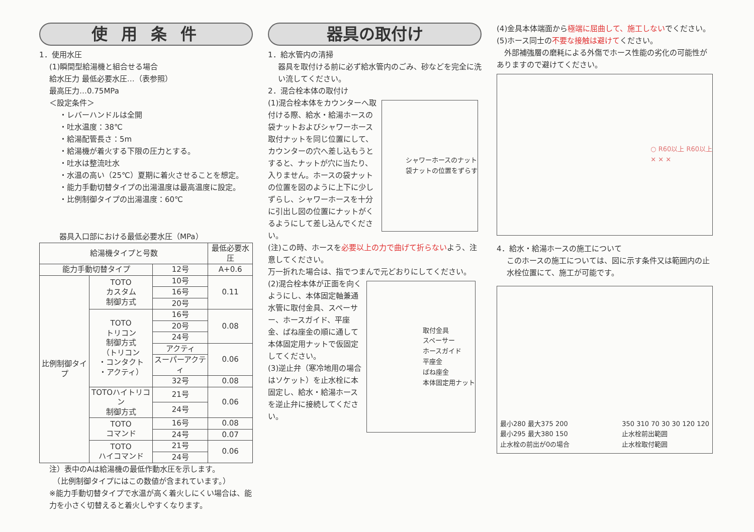使 用 条 件
1．使用水圧
(1)瞬間型給湯機と組合せる場合
給水圧力 最低必要水圧…（表参照）
最高圧力…0.75MPa
＜設定条件＞
・レバーハンドルは全開
・吐水温度：38℃
・給湯配管長さ：5m
・給湯機が着火する下限の圧力とする。
・吐水は整流吐水
・水温の高い（25℃）夏期に着火させることを想定。
・能力手動切替タイプの出湯温度は最高温度に設定。
・比例制御タイプの出湯温度：60℃
器具入口部における最低必要水圧（MPa）
| 給湯機タイプと号数 | | | 最低必要水圧 |
| --- | --- | --- | --- |
| 能力手動切替タイプ | | 12号 | A+0.6 |
| 比例制御タイプ | TOTO カスタム 制御方式 | 10号 | 0.11 |
| | | 16号 | |
| | | 20号 | |
| | TOTO トリコン 制御方式 （トリコン ・コンタクト ・アクティ） | 16号 | 0.08 |
| | | 20号 | |
| | | 24号 | |
| | | アクティ | 0.06 |
| | | スーパーアクティ | |
| | | 32号 | 0.08 |
| | TOTOハイトリコン 制御方式 | 21号 | 0.06 |
| | | 24号 | |
| | TOTO コマンド | 16号 | 0.08 |
| | | 24号 | 0.07 |
| | TOTO ハイコマンド | 21号 | 0.06 |
| | | 24号 | |
注）表中のAは給湯機の最低作動水圧を示します。
　（比例制御タイプにはこの数値が含まれています。）
※能力手動切替タイプで水温が高く着火しにくい場合は、能力を小さく切替えると着火しやすくなります。
器具の取付け
1．給水管内の清掃
器具を取付ける前に必ず給水管内のごみ、砂などを完全に洗い流してください。
2．混合栓本体の取付け
(1)混合栓本体をカウンターへ取付ける際、給水・給湯ホースの袋ナットおよびシャワーホース取付ナットを同じ位置にして、カウンターの穴へ差し込もうとすると、ナットが穴に当たり、入りません。ホースの袋ナットの位置を図のように上下に少しずらし、シャワーホースを十分に引出し図の位置にナットがくるようにして差し込んでください。
シャワーホースのナット
袋ナットの位置をずらす
(注)この時、ホースを必要以上の力で曲げて折らないよう、注意してください。
万一折れた場合は、指でつまんで元どおりにしてください。
(2)混合栓本体が正面を向くようにし、本体固定軸兼通水管に取付金具、スペーサー、ホースガイド、平座金、ばね座金の順に通して本体固定用ナットで仮固定してください。
(3)逆止弁（寒冷地用の場合はソケット）を止水栓に本固定し、給水・給湯ホースを逆止弁に接続してください。
取付金具
スペーサー
ホースガイド
平座金
ばね座金
本体固定用ナット
(4)金具本体端面から極端に屈曲して、施工しないでください。
(5)ホース同士の不要な接触は避けてください。
　外部補強層の磨耗による外傷でホース性能の劣化の可能性がありますので避けてください。
○ R60以上 R60以上
✕ ✕ ✕
4．給水・給湯ホースの施工について
このホースの施工については、図に示す条件又は範囲内の止水栓位置にて、施工が可能です。
最小280 最大375 200
最小295 最大380 150
止水栓の前出が0の場合
350 310 70 30 30 120 120
止水栓前出範囲
止水栓取付範囲